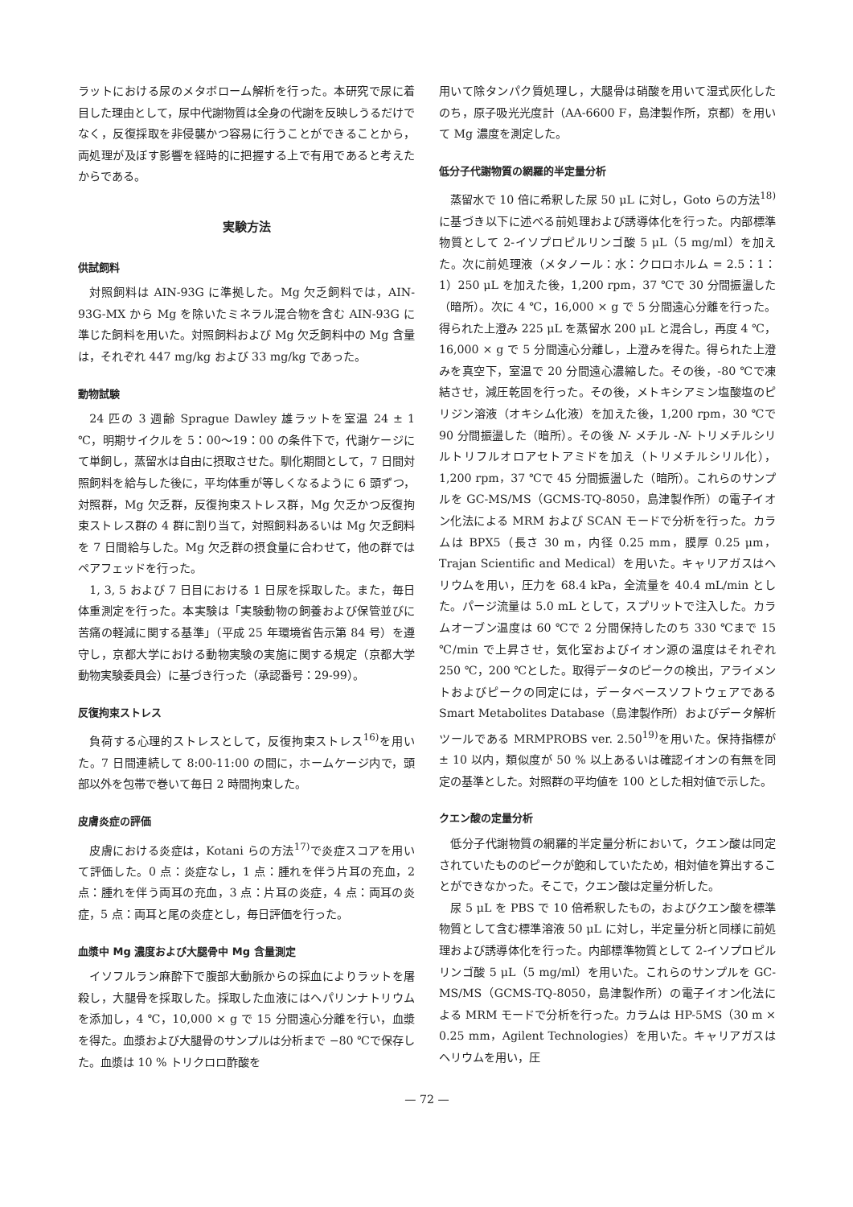ラットにおける尿のメタボローム解析を行った。本研究で尿に着目した理由として，尿中代謝物質は全身の代謝を反映しうるだけでなく，反復採取を非侵襲かつ容易に行うことができることから，両処理が及ぼす影響を経時的に把握する上で有用であると考えたからである。
実験方法
供試飼料
対照飼料は AIN-93G に準拠した。Mg 欠乏飼料では，AIN-93G-MX から Mg を除いたミネラル混合物を含む AIN-93G に準じた飼料を用いた。対照飼料および Mg 欠乏飼料中の Mg 含量は，それぞれ 447 mg/kg および 33 mg/kg であった。
動物試験
24 匹の 3 週齢 Sprague Dawley 雄ラットを室温 24 ± 1 ℃，明期サイクルを 5：00〜19：00 の条件下で，代謝ケージにて単飼し，蒸留水は自由に摂取させた。馴化期間として，7 日間対照飼料を給与した後に，平均体重が等しくなるように 6 頭ずつ，対照群，Mg 欠乏群，反復拘束ストレス群，Mg 欠乏かつ反復拘束ストレス群の 4 群に割り当て，対照飼料あるいは Mg 欠乏飼料を 7 日間給与した。Mg 欠乏群の摂食量に合わせて，他の群ではペアフェッドを行った。
1, 3, 5 および 7 日目における 1 日尿を採取した。また，毎日体重測定を行った。本実験は「実験動物の飼養および保管並びに苦痛の軽減に関する基準」（平成 25 年環境省告示第 84 号）を遵守し，京都大学における動物実験の実施に関する規定（京都大学動物実験委員会）に基づき行った（承認番号：29-99）。
反復拘束ストレス
負荷する心理的ストレスとして，反復拘束ストレス<sup>16)</sup>を用いた。7 日間連続して 8:00-11:00 の間に，ホームケージ内で，頭部以外を包帯で巻いて毎日 2 時間拘束した。
皮膚炎症の評価
皮膚における炎症は，Kotani らの方法<sup>17)</sup>で炎症スコアを用いて評価した。0 点：炎症なし，1 点：腫れを伴う片耳の充血，2 点：腫れを伴う両耳の充血，3 点：片耳の炎症，4 点：両耳の炎症，5 点：両耳と尾の炎症とし，毎日評価を行った。
血漿中 Mg 濃度および大腿骨中 Mg 含量測定
イソフルラン麻酔下で腹部大動脈からの採血によりラットを屠殺し，大腿骨を採取した。採取した血液にはヘパリンナトリウムを添加し，4 ℃，10,000 × g で 15 分間遠心分離を行い，血漿を得た。血漿および大腿骨のサンプルは分析まで −80 ℃で保存した。血漿は 10 % トリクロロ酢酸を
用いて除タンパク質処理し，大腿骨は硝酸を用いて湿式灰化したのち，原子吸光光度計（AA-6600 F，島津製作所，京都）を用いて Mg 濃度を測定した。
低分子代謝物質の網羅的半定量分析
蒸留水で 10 倍に希釈した尿 50 μL に対し，Goto らの方法<sup>18)</sup>に基づき以下に述べる前処理および誘導体化を行った。内部標準物質として 2-イソプロピルリンゴ酸 5 μL（5 mg/ml）を加えた。次に前処理液（メタノール：水：クロロホルム = 2.5：1：1）250 μL を加えた後，1,200 rpm，37 ℃で 30 分間振盪した（暗所）。次に 4 ℃，16,000 × g で 5 分間遠心分離を行った。得られた上澄み 225 μL を蒸留水 200 μL と混合し，再度 4 ℃，16,000 × g で 5 分間遠心分離し，上澄みを得た。得られた上澄みを真空下，室温で 20 分間遠心濃縮した。その後，-80 ℃で凍結させ，減圧乾固を行った。その後，メトキシアミン塩酸塩のピリジン溶液（オキシム化液）を加えた後，1,200 rpm，30 ℃で 90 分間振盪した（暗所）。その後 N- メチル -N- トリメチルシリルトリフルオロアセトアミドを加え（トリメチルシリル化），1,200 rpm，37 ℃で 45 分間振盪した（暗所）。これらのサンプルを GC-MS/MS（GCMS-TQ-8050，島津製作所）の電子イオン化法による MRM および SCAN モードで分析を行った。カラムは BPX5（長さ 30 m，内径 0.25 mm，膜厚 0.25 μm，Trajan Scientific and Medical）を用いた。キャリアガスはヘリウムを用い，圧力を 68.4 kPa，全流量を 40.4 mL/min とした。パージ流量は 5.0 mL として，スプリットで注入した。カラムオーブン温度は 60 ℃で 2 分間保持したのち 330 ℃まで 15 ℃/min で上昇させ，気化室およびイオン源の温度はそれぞれ 250 ℃，200 ℃とした。取得データのピークの検出，アライメントおよびピークの同定には，データベースソフトウェアである Smart Metabolites Database（島津製作所）およびデータ解析ツールである MRMPROBS ver. 2.50<sup>19)</sup>を用いた。保持指標が ± 10 以内，類似度が 50 % 以上あるいは確認イオンの有無を同定の基準とした。対照群の平均値を 100 とした相対値で示した。
クエン酸の定量分析
低分子代謝物質の網羅的半定量分析において，クエン酸は同定されていたもののピークが飽和していたため，相対値を算出することができなかった。そこで，クエン酸は定量分析した。
尿 5 μL を PBS で 10 倍希釈したもの，およびクエン酸を標準物質として含む標準溶液 50 μL に対し，半定量分析と同様に前処理および誘導体化を行った。内部標準物質として 2-イソプロピルリンゴ酸 5 μL（5 mg/ml）を用いた。これらのサンプルを GC-MS/MS（GCMS-TQ-8050，島津製作所）の電子イオン化法による MRM モードで分析を行った。カラムは HP-5MS（30 m × 0.25 mm，Agilent Technologies）を用いた。キャリアガスはヘリウムを用い，圧
— 72 —